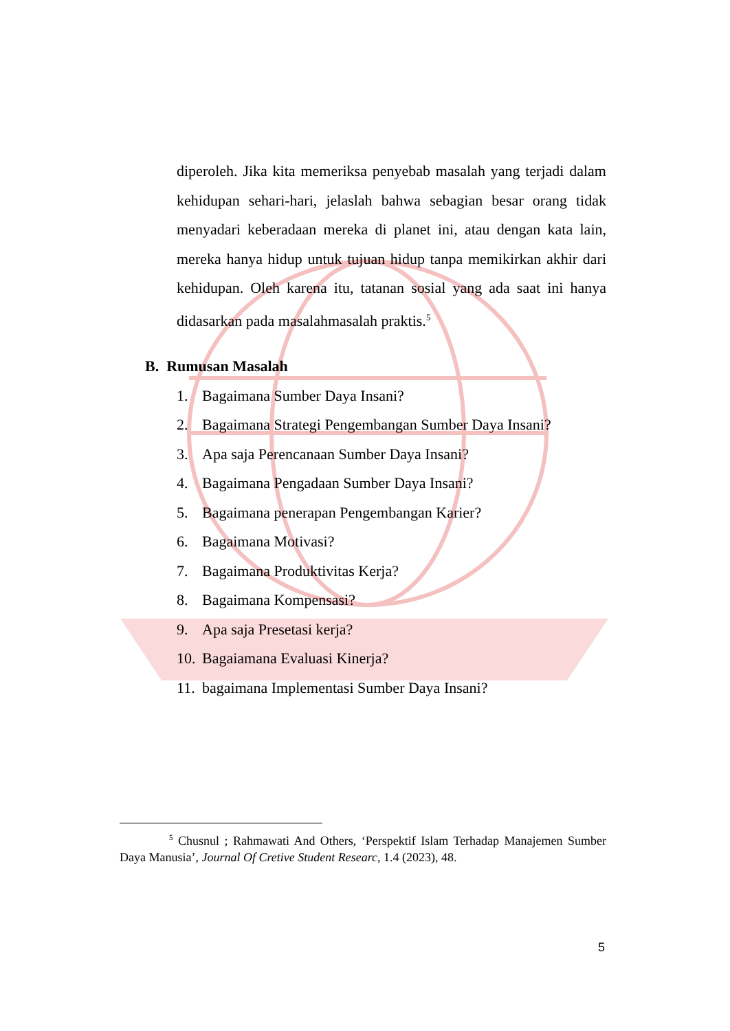diperoleh. Jika kita memeriksa penyebab masalah yang terjadi dalam kehidupan sehari-hari, jelaslah bahwa sebagian besar orang tidak menyadari keberadaan mereka di planet ini, atau dengan kata lain, mereka hanya hidup untuk tujuan hidup tanpa memikirkan akhir dari kehidupan. Oleh karena itu, tatanan sosial yang ada saat ini hanya didasarkan pada masalahmasalah praktis.<sup>5</sup>
B. Rumusan Masalah
1. Bagaimana Sumber Daya Insani?
2. Bagaimana Strategi Pengembangan Sumber Daya Insani?
3. Apa saja Perencanaan Sumber Daya Insani?
4. Bagaimana Pengadaan Sumber Daya Insani?
5. Bagaimana penerapan Pengembangan Karier?
6. Bagaimana Motivasi?
7. Bagaimana Produktivitas Kerja?
8. Bagaimana Kompensasi?
9. Apa saja Presetasi kerja?
10. Bagaiamana Evaluasi Kinerja?
11. bagaimana Implementasi Sumber Daya Insani?
<sup>5</sup> Chusnul ; Rahmawati And Others, ‘Perspektif Islam Terhadap Manajemen Sumber Daya Manusia’, Journal Of Cretive Student Researc, 1.4 (2023), 48.
5